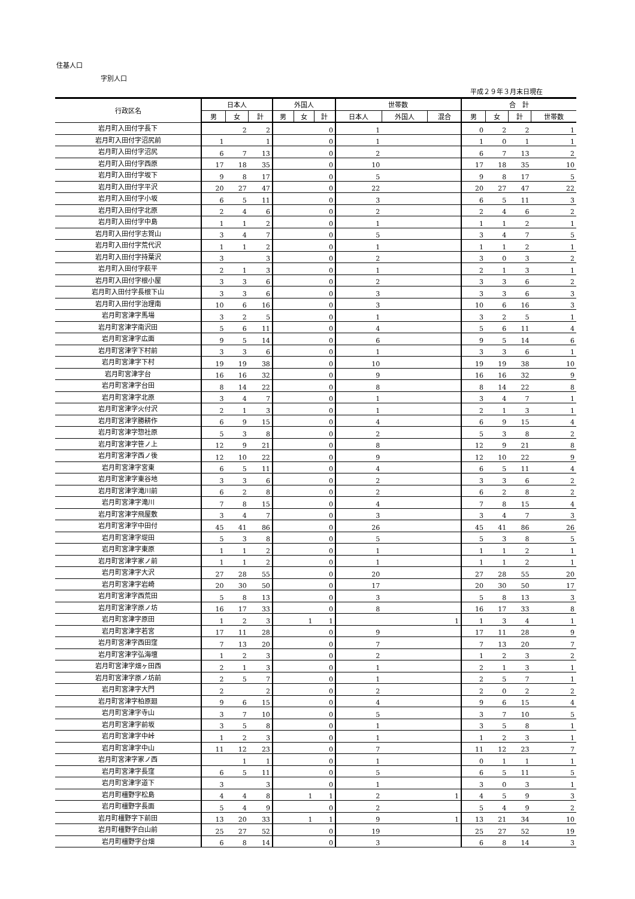住基人口
字別人口
平成２９年３月末日現在
| 行政区名 | 日本人 | | | 外国人 | | | 世帯数 | | | 合 計 | | | |
| --- | --- | --- | --- | --- | --- | --- | --- | --- | --- | --- | --- | --- | --- |
| | 男 | 女 | 計 | 男 | 女 | 計 | 日本人 | 外国人 | 混合 | 男 | 女 | 計 | 世帯数 |
| 岩月町入田付字長下 | | 2 | 2 | | | 0 | 1 | | | 0 | 2 | 2 | 1 |
| 岩月町入田付字沼尻前 | 1 | | 1 | | | 0 | 1 | | | 1 | 0 | 1 | 1 |
| 岩月町入田付字沼尻 | 6 | 7 | 13 | | | 0 | 2 | | | 6 | 7 | 13 | 2 |
| 岩月町入田付字西原 | 17 | 18 | 35 | | | 0 | 10 | | | 17 | 18 | 35 | 10 |
| 岩月町入田付字坂下 | 9 | 8 | 17 | | | 0 | 5 | | | 9 | 8 | 17 | 5 |
| 岩月町入田付字平沢 | 20 | 27 | 47 | | | 0 | 22 | | | 20 | 27 | 47 | 22 |
| 岩月町入田付字小坂 | 6 | 5 | 11 | | | 0 | 3 | | | 6 | 5 | 11 | 3 |
| 岩月町入田付字北原 | 2 | 4 | 6 | | | 0 | 2 | | | 2 | 4 | 6 | 2 |
| 岩月町入田付字中島 | 1 | 1 | 2 | | | 0 | 1 | | | 1 | 1 | 2 | 1 |
| 岩月町入田付字志賀山 | 3 | 4 | 7 | | | 0 | 5 | | | 3 | 4 | 7 | 5 |
| 岩月町入田付字荒代沢 | 1 | 1 | 2 | | | 0 | 1 | | | 1 | 1 | 2 | 1 |
| 岩月町入田付字持葉沢 | 3 | | 3 | | | 0 | 2 | | | 3 | 0 | 3 | 2 |
| 岩月町入田付字萩平 | 2 | 1 | 3 | | | 0 | 1 | | | 2 | 1 | 3 | 1 |
| 岩月町入田付字根小屋 | 3 | 3 | 6 | | | 0 | 2 | | | 3 | 3 | 6 | 2 |
| 岩月町入田付字長根下山 | 3 | 3 | 6 | | | 0 | 3 | | | 3 | 3 | 6 | 3 |
| 岩月町入田付字治理南 | 10 | 6 | 16 | | | 0 | 3 | | | 10 | 6 | 16 | 3 |
| 岩月町宮津字馬場 | 3 | 2 | 5 | | | 0 | 1 | | | 3 | 2 | 5 | 1 |
| 岩月町宮津字南沢田 | 5 | 6 | 11 | | | 0 | 4 | | | 5 | 6 | 11 | 4 |
| 岩月町宮津字広面 | 9 | 5 | 14 | | | 0 | 6 | | | 9 | 5 | 14 | 6 |
| 岩月町宮津字下村前 | 3 | 3 | 6 | | | 0 | 1 | | | 3 | 3 | 6 | 1 |
| 岩月町宮津字下村 | 19 | 19 | 38 | | | 0 | 10 | | | 19 | 19 | 38 | 10 |
| 岩月町宮津字台 | 16 | 16 | 32 | | | 0 | 9 | | | 16 | 16 | 32 | 9 |
| 岩月町宮津字台田 | 8 | 14 | 22 | | | 0 | 8 | | | 8 | 14 | 22 | 8 |
| 岩月町宮津字北原 | 3 | 4 | 7 | | | 0 | 1 | | | 3 | 4 | 7 | 1 |
| 岩月町宮津字火付沢 | 2 | 1 | 3 | | | 0 | 1 | | | 2 | 1 | 3 | 1 |
| 岩月町宮津字勝耕作 | 6 | 9 | 15 | | | 0 | 4 | | | 6 | 9 | 15 | 4 |
| 岩月町宮津字惣社原 | 5 | 3 | 8 | | | 0 | 2 | | | 5 | 3 | 8 | 2 |
| 岩月町宮津字笹ノ上 | 12 | 9 | 21 | | | 0 | 8 | | | 12 | 9 | 21 | 8 |
| 岩月町宮津字西ノ後 | 12 | 10 | 22 | | | 0 | 9 | | | 12 | 10 | 22 | 9 |
| 岩月町宮津字宮東 | 6 | 5 | 11 | | | 0 | 4 | | | 6 | 5 | 11 | 4 |
| 岩月町宮津字東谷地 | 3 | 3 | 6 | | | 0 | 2 | | | 3 | 3 | 6 | 2 |
| 岩月町宮津字滝川前 | 6 | 2 | 8 | | | 0 | 2 | | | 6 | 2 | 8 | 2 |
| 岩月町宮津字滝川 | 7 | 8 | 15 | | | 0 | 4 | | | 7 | 8 | 15 | 4 |
| 岩月町宮津字飛屋敷 | 3 | 4 | 7 | | | 0 | 3 | | | 3 | 4 | 7 | 3 |
| 岩月町宮津字中田付 | 45 | 41 | 86 | | | 0 | 26 | | | 45 | 41 | 86 | 26 |
| 岩月町宮津字堤田 | 5 | 3 | 8 | | | 0 | 5 | | | 5 | 3 | 8 | 5 |
| 岩月町宮津字東原 | 1 | 1 | 2 | | | 0 | 1 | | | 1 | 1 | 2 | 1 |
| 岩月町宮津字家ノ前 | 1 | 1 | 2 | | | 0 | 1 | | | 1 | 1 | 2 | 1 |
| 岩月町宮津字大沢 | 27 | 28 | 55 | | | 0 | 20 | | | 27 | 28 | 55 | 20 |
| 岩月町宮津字岩崎 | 20 | 30 | 50 | | | 0 | 17 | | | 20 | 30 | 50 | 17 |
| 岩月町宮津字西荒田 | 5 | 8 | 13 | | | 0 | 3 | | | 5 | 8 | 13 | 3 |
| 岩月町宮津字原ノ坊 | 16 | 17 | 33 | | | 0 | 8 | | | 16 | 17 | 33 | 8 |
| 岩月町宮津字原田 | 1 | 2 | 3 | | 1 | 1 | | | 1 | 1 | 3 | 4 | 1 |
| 岩月町宮津字若宮 | 17 | 11 | 28 | | | 0 | 9 | | | 17 | 11 | 28 | 9 |
| 岩月町宮津字西田窪 | 7 | 13 | 20 | | | 0 | 7 | | | 7 | 13 | 20 | 7 |
| 岩月町宮津字弘海壇 | 1 | 2 | 3 | | | 0 | 2 | | | 1 | 2 | 3 | 2 |
| 岩月町宮津字畑ヶ田西 | 2 | 1 | 3 | | | 0 | 1 | | | 2 | 1 | 3 | 1 |
| 岩月町宮津字原ノ坊前 | 2 | 5 | 7 | | | 0 | 1 | | | 2 | 5 | 7 | 1 |
| 岩月町宮津字大門 | 2 | | 2 | | | 0 | 2 | | | 2 | 0 | 2 | 2 |
| 岩月町宮津字柏原廻 | 9 | 6 | 15 | | | 0 | 4 | | | 9 | 6 | 15 | 4 |
| 岩月町宮津字寺山 | 3 | 7 | 10 | | | 0 | 5 | | | 3 | 7 | 10 | 5 |
| 岩月町宮津字前坂 | 3 | 5 | 8 | | | 0 | 1 | | | 3 | 5 | 8 | 1 |
| 岩月町宮津字中峠 | 1 | 2 | 3 | | | 0 | 1 | | | 1 | 2 | 3 | 1 |
| 岩月町宮津字中山 | 11 | 12 | 23 | | | 0 | 7 | | | 11 | 12 | 23 | 7 |
| 岩月町宮津字家ノ西 | | 1 | 1 | | | 0 | 1 | | | 0 | 1 | 1 | 1 |
| 岩月町宮津字長窪 | 6 | 5 | 11 | | | 0 | 5 | | | 6 | 5 | 11 | 5 |
| 岩月町宮津字道下 | 3 | | 3 | | | 0 | 1 | | | 3 | 0 | 3 | 1 |
| 岩月町橿野字松島 | 4 | 4 | 8 | | 1 | 1 | 2 | | 1 | 4 | 5 | 9 | 3 |
| 岩月町橿野字長面 | 5 | 4 | 9 | | | 0 | 2 | | | 5 | 4 | 9 | 2 |
| 岩月町橿野字下前田 | 13 | 20 | 33 | | 1 | 1 | 9 | | 1 | 13 | 21 | 34 | 10 |
| 岩月町橿野字白山前 | 25 | 27 | 52 | | | 0 | 19 | | | 25 | 27 | 52 | 19 |
| 岩月町橿野字台畑 | 6 | 8 | 14 | | | 0 | 3 | | | 6 | 8 | 14 | 3 |